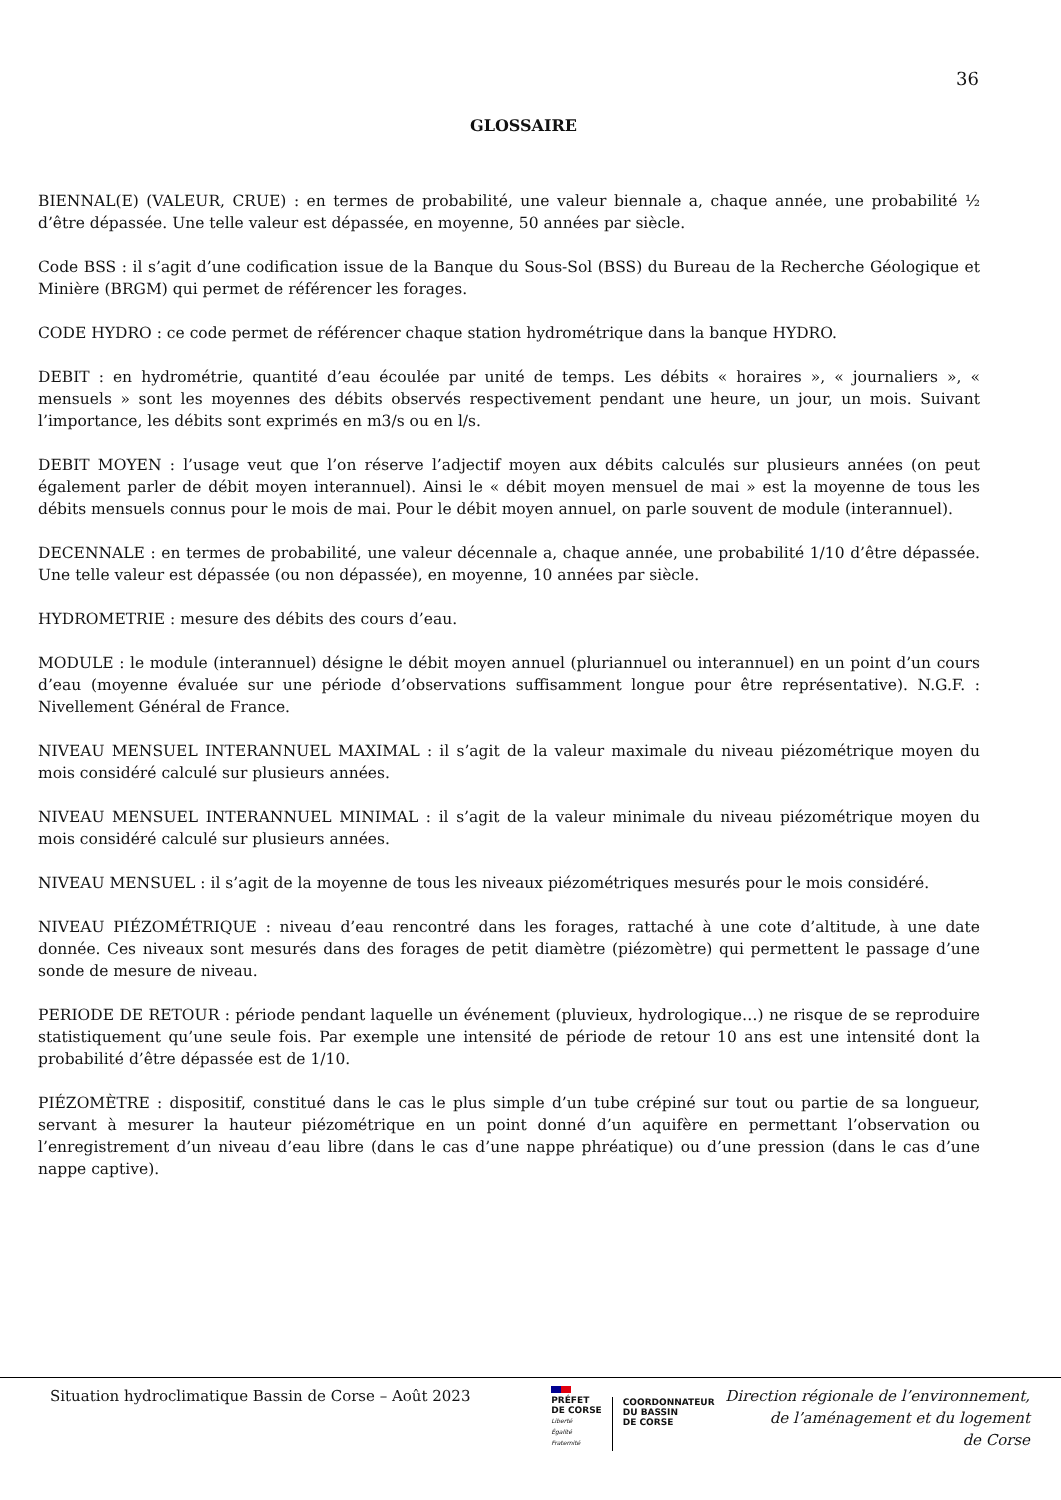36
GLOSSAIRE
BIENNAL(E) (VALEUR, CRUE) : en termes de probabilité, une valeur biennale a, chaque année, une probabilité ½ d’être dépassée. Une telle valeur est dépassée, en moyenne, 50 années par siècle.
Code BSS : il s’agit d’une codification issue de la Banque du Sous-Sol (BSS) du Bureau de la Recherche Géologique et Minière (BRGM) qui permet de référencer les forages.
CODE HYDRO : ce code permet de référencer chaque station hydrométrique dans la banque HYDRO.
DEBIT : en hydrométrie, quantité d’eau écoulée par unité de temps. Les débits « horaires », « journaliers », « mensuels » sont les moyennes des débits observés respectivement pendant une heure, un jour, un mois. Suivant l’importance, les débits sont exprimés en m3/s ou en l/s.
DEBIT MOYEN : l’usage veut que l’on réserve l’adjectif moyen aux débits calculés sur plusieurs années (on peut également parler de débit moyen interannuel). Ainsi le « débit moyen mensuel de mai » est la moyenne de tous les débits mensuels connus pour le mois de mai. Pour le débit moyen annuel, on parle souvent de module (interannuel).
DECENNALE : en termes de probabilité, une valeur décennale a, chaque année, une probabilité 1/10 d’être dépassée. Une telle valeur est dépassée (ou non dépassée), en moyenne, 10 années par siècle.
HYDROMETRIE : mesure des débits des cours d’eau.
MODULE : le module (interannuel) désigne le débit moyen annuel (pluriannuel ou interannuel) en un point d’un cours d’eau (moyenne évaluée sur une période d’observations suffisamment longue pour être représentative). N.G.F. : Nivellement Général de France.
NIVEAU MENSUEL INTERANNUEL MAXIMAL : il s’agit de la valeur maximale du niveau piézométrique moyen du mois considéré calculé sur plusieurs années.
NIVEAU MENSUEL INTERANNUEL MINIMAL : il s’agit de la valeur minimale du niveau piézométrique moyen du mois considéré calculé sur plusieurs années.
NIVEAU MENSUEL : il s’agit de la moyenne de tous les niveaux piézométriques mesurés pour le mois considéré.
NIVEAU PIÉZOMÉTRIQUE : niveau d’eau rencontré dans les forages, rattaché à une cote d’altitude, à une date donnée. Ces niveaux sont mesurés dans des forages de petit diamètre (piézomètre) qui permettent le passage d’une sonde de mesure de niveau.
PERIODE DE RETOUR : période pendant laquelle un événement (pluvieux, hydrologique…) ne risque de se reproduire statistiquement qu’une seule fois. Par exemple une intensité de période de retour 10 ans est une intensité dont la probabilité d’être dépassée est de 1/10.
PIÉZOMÈTRE : dispositif, constitué dans le cas le plus simple d’un tube crépiné sur tout ou partie de sa longueur, servant à mesurer la hauteur piézométrique en un point donné d’un aquifère en permettant l’observation ou l’enregistrement d’un niveau d’eau libre (dans le cas d’une nappe phréatique) ou d’une pression (dans le cas d’une nappe captive).
Situation hydroclimatique Bassin de Corse – Août 2023
PRÉFET
DE CORSE
Liberté
Égalité
Fraternité
COORDONNATEUR
DU BASSIN
DE CORSE
Direction régionale de l’environnement,
de l’aménagement et du logement
de Corse